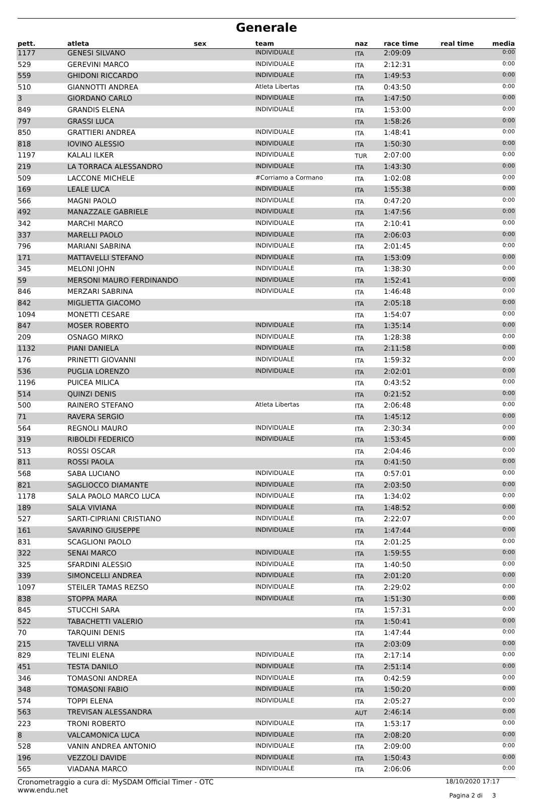Generale
| pett. | atleta | sex | team | naz | race time | real time | media |
| --- | --- | --- | --- | --- | --- | --- | --- |
| 1177 | GENESI SILVANO | | INDIVIDUALE | ITA | 2:09:09 | | 0:00 |
| 529 | GEREVINI MARCO | | INDIVIDUALE | ITA | 2:12:31 | | 0:00 |
| 559 | GHIDONI RICCARDO | | INDIVIDUALE | ITA | 1:49:53 | | 0:00 |
| 510 | GIANNOTTI ANDREA | | Atleta Libertas | ITA | 0:43:50 | | 0:00 |
| 3 | GIORDANO CARLO | | INDIVIDUALE | ITA | 1:47:50 | | 0:00 |
| 849 | GRANDIS ELENA | | INDIVIDUALE | ITA | 1:53:00 | | 0:00 |
| 797 | GRASSI LUCA | | | ITA | 1:58:26 | | 0:00 |
| 850 | GRATTIERI ANDREA | | INDIVIDUALE | ITA | 1:48:41 | | 0:00 |
| 818 | IOVINO ALESSIO | | INDIVIDUALE | ITA | 1:50:30 | | 0:00 |
| 1197 | KALALI ILKER | | INDIVIDUALE | TUR | 2:07:00 | | 0:00 |
| 219 | LA TORRACA ALESSANDRO | | INDIVIDUALE | ITA | 1:43:30 | | 0:00 |
| 509 | LACCONE MICHELE | | #Corriamo a Cormano | ITA | 1:02:08 | | 0:00 |
| 169 | LEALE LUCA | | INDIVIDUALE | ITA | 1:55:38 | | 0:00 |
| 566 | MAGNI PAOLO | | INDIVIDUALE | ITA | 0:47:20 | | 0:00 |
| 492 | MANAZZALE GABRIELE | | INDIVIDUALE | ITA | 1:47:56 | | 0:00 |
| 342 | MARCHI MARCO | | INDIVIDUALE | ITA | 2:10:41 | | 0:00 |
| 337 | MARELLI PAOLO | | INDIVIDUALE | ITA | 2:06:03 | | 0:00 |
| 796 | MARIANI SABRINA | | INDIVIDUALE | ITA | 2:01:45 | | 0:00 |
| 171 | MATTAVELLI STEFANO | | INDIVIDUALE | ITA | 1:53:09 | | 0:00 |
| 345 | MELONI JOHN | | INDIVIDUALE | ITA | 1:38:30 | | 0:00 |
| 59 | MERSONI MAURO FERDINANDO | | INDIVIDUALE | ITA | 1:52:41 | | 0:00 |
| 846 | MERZARI SABRINA | | INDIVIDUALE | ITA | 1:46:48 | | 0:00 |
| 842 | MIGLIETTA GIACOMO | | | ITA | 2:05:18 | | 0:00 |
| 1094 | MONETTI CESARE | | | ITA | 1:54:07 | | 0:00 |
| 847 | MOSER ROBERTO | | INDIVIDUALE | ITA | 1:35:14 | | 0:00 |
| 209 | OSNAGO MIRKO | | INDIVIDUALE | ITA | 1:28:38 | | 0:00 |
| 1132 | PIANI DANIELA | | INDIVIDUALE | ITA | 2:11:58 | | 0:00 |
| 176 | PRINETTI GIOVANNI | | INDIVIDUALE | ITA | 1:59:32 | | 0:00 |
| 536 | PUGLIA LORENZO | | INDIVIDUALE | ITA | 2:02:01 | | 0:00 |
| 1196 | PUICEA MILICA | | | ITA | 0:43:52 | | 0:00 |
| 514 | QUINZI DENIS | | | ITA | 0:21:52 | | 0:00 |
| 500 | RAINERO STEFANO | | Atleta Libertas | ITA | 2:06:48 | | 0:00 |
| 71 | RAVERA SERGIO | | | ITA | 1:45:12 | | 0:00 |
| 564 | REGNOLI MAURO | | INDIVIDUALE | ITA | 2:30:34 | | 0:00 |
| 319 | RIBOLDI FEDERICO | | INDIVIDUALE | ITA | 1:53:45 | | 0:00 |
| 513 | ROSSI OSCAR | | | ITA | 2:04:46 | | 0:00 |
| 811 | ROSSI PAOLA | | | ITA | 0:41:50 | | 0:00 |
| 568 | SABA LUCIANO | | INDIVIDUALE | ITA | 0:57:01 | | 0:00 |
| 821 | SAGLIOCCO DIAMANTE | | INDIVIDUALE | ITA | 2:03:50 | | 0:00 |
| 1178 | SALA PAOLO MARCO LUCA | | INDIVIDUALE | ITA | 1:34:02 | | 0:00 |
| 189 | SALA VIVIANA | | INDIVIDUALE | ITA | 1:48:52 | | 0:00 |
| 527 | SARTI-CIPRIANI CRISTIANO | | INDIVIDUALE | ITA | 2:22:07 | | 0:00 |
| 161 | SAVARINO GIUSEPPE | | INDIVIDUALE | ITA | 1:47:44 | | 0:00 |
| 831 | SCAGLIONI PAOLO | | | ITA | 2:01:25 | | 0:00 |
| 322 | SENAI MARCO | | INDIVIDUALE | ITA | 1:59:55 | | 0:00 |
| 325 | SFARDINI ALESSIO | | INDIVIDUALE | ITA | 1:40:50 | | 0:00 |
| 339 | SIMONCELLI ANDREA | | INDIVIDUALE | ITA | 2:01:20 | | 0:00 |
| 1097 | STEILER TAMAS REZSO | | INDIVIDUALE | ITA | 2:29:02 | | 0:00 |
| 838 | STOPPA MARA | | INDIVIDUALE | ITA | 1:51:30 | | 0:00 |
| 845 | STUCCHI SARA | | | ITA | 1:57:31 | | 0:00 |
| 522 | TABACHETTI VALERIO | | | ITA | 1:50:41 | | 0:00 |
| 70 | TARQUINI DENIS | | | ITA | 1:47:44 | | 0:00 |
| 215 | TAVELLI VIRNA | | | ITA | 2:03:09 | | 0:00 |
| 829 | TELINI ELENA | | INDIVIDUALE | ITA | 2:17:14 | | 0:00 |
| 451 | TESTA DANILO | | INDIVIDUALE | ITA | 2:51:14 | | 0:00 |
| 346 | TOMASONI ANDREA | | INDIVIDUALE | ITA | 0:42:59 | | 0:00 |
| 348 | TOMASONI FABIO | | INDIVIDUALE | ITA | 1:50:20 | | 0:00 |
| 574 | TOPPI ELENA | | INDIVIDUALE | ITA | 2:05:27 | | 0:00 |
| 563 | TREVISAN ALESSANDRA | | | AUT | 2:46:14 | | 0:00 |
| 223 | TRONI ROBERTO | | INDIVIDUALE | ITA | 1:53:17 | | 0:00 |
| 8 | VALCAMONICA LUCA | | INDIVIDUALE | ITA | 2:08:20 | | 0:00 |
| 528 | VANIN ANDREA ANTONIO | | INDIVIDUALE | ITA | 2:09:00 | | 0:00 |
| 196 | VEZZOLI DAVIDE | | INDIVIDUALE | ITA | 1:50:43 | | 0:00 |
| 565 | VIADANA MARCO | | INDIVIDUALE | ITA | 2:06:06 | | 0:00 |
Cronometraggio a cura di: MySDAM Official Timer - OTC
www.endu.net
18/10/2020 17:17
Pagina 2 di 3